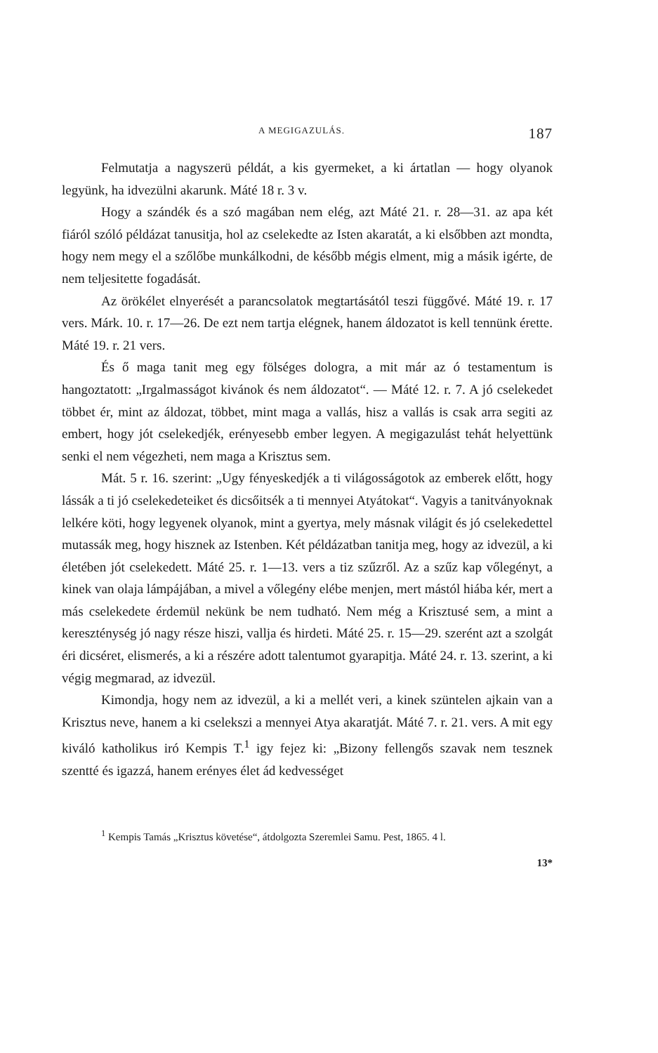A MEGIGAZULÁS. 187
Felmutatja a nagyszerü példát, a kis gyermeket, a ki ártatlan — hogy olyanok legyünk, ha idvezülni akarunk. Máté 18 r. 3 v.
Hogy a szándék és a szó magában nem elég, azt Máté 21. r. 28—31. az apa két fiáról szóló példázat tanusitja, hol az cselekedte az Isten akaratát, a ki elsőbben azt mondta, hogy nem megy el a szőlőbe munkálkodni, de később mégis elment, mig a másik igérte, de nem teljesitette fogadását.
Az örökélet elnyerését a parancsolatok megtartásától teszi függővé. Máté 19. r. 17 vers. Márk. 10. r. 17—26. De ezt nem tartja elégnek, hanem áldozatot is kell tennünk érette. Máté 19. r. 21 vers.
És ő maga tanit meg egy fölséges dologra, a mit már az ó testamentum is hangoztatott: „Irgalmasságot kivánok és nem áldozatot“. — Máté 12. r. 7. A jó cselekedet többet ér, mint az áldozat, többet, mint maga a vallás, hisz a vallás is csak arra segiti az embert, hogy jót cselekedjék, erényesebb ember legyen. A megigazulást tehát helyettünk senki el nem végezheti, nem maga a Krisztus sem.
Mát. 5 r. 16. szerint: „Ugy fényeskedjék a ti világosságotok az emberek előtt, hogy lássák a ti jó cselekedeteiket és dicsőitsék a ti mennyei Atyátokat“. Vagyis a tanitványoknak lelkére köti, hogy legyenek olyanok, mint a gyertya, mely másnak világit és jó cselekedettel mutassák meg, hogy hisznek az Istenben. Két példázatban tanitja meg, hogy az idvezül, a ki életében jót cselekedett. Máté 25. r. 1—13. vers a tiz szűzről. Az a szűz kap vőlegényt, a kinek van olaja lámpájában, a mivel a vőlegény elébe menjen, mert mástól hiába kér, mert a más cselekedete érdemül nekünk be nem tudható. Nem még a Krisztusé sem, a mint a kereszténység jó nagy része hiszi, vallja és hirdeti. Máté 25. r. 15—29. szerént azt a szolgát éri dicséret, elismerés, a ki a részére adott talentumot gyarapitja. Máté 24. r. 13. szerint, a ki végig megmarad, az idvezül.
Kimondja, hogy nem az idvezül, a ki a mellét veri, a kinek szüntelen ajkain van a Krisztus neve, hanem a ki cselekszi a mennyei Atya akaratját. Máté 7. r. 21. vers. A mit egy kiváló katholikus iró Kempis T.<sup>1</sup> igy fejez ki: „Bizony fellengős szavak nem tesznek szentté és igazzá, hanem erényes élet ád kedvességet
<sup>1</sup> Kempis Tamás „Krisztus követése“, átdolgozta Szeremlei Samu. Pest, 1865. 4 l.
13*